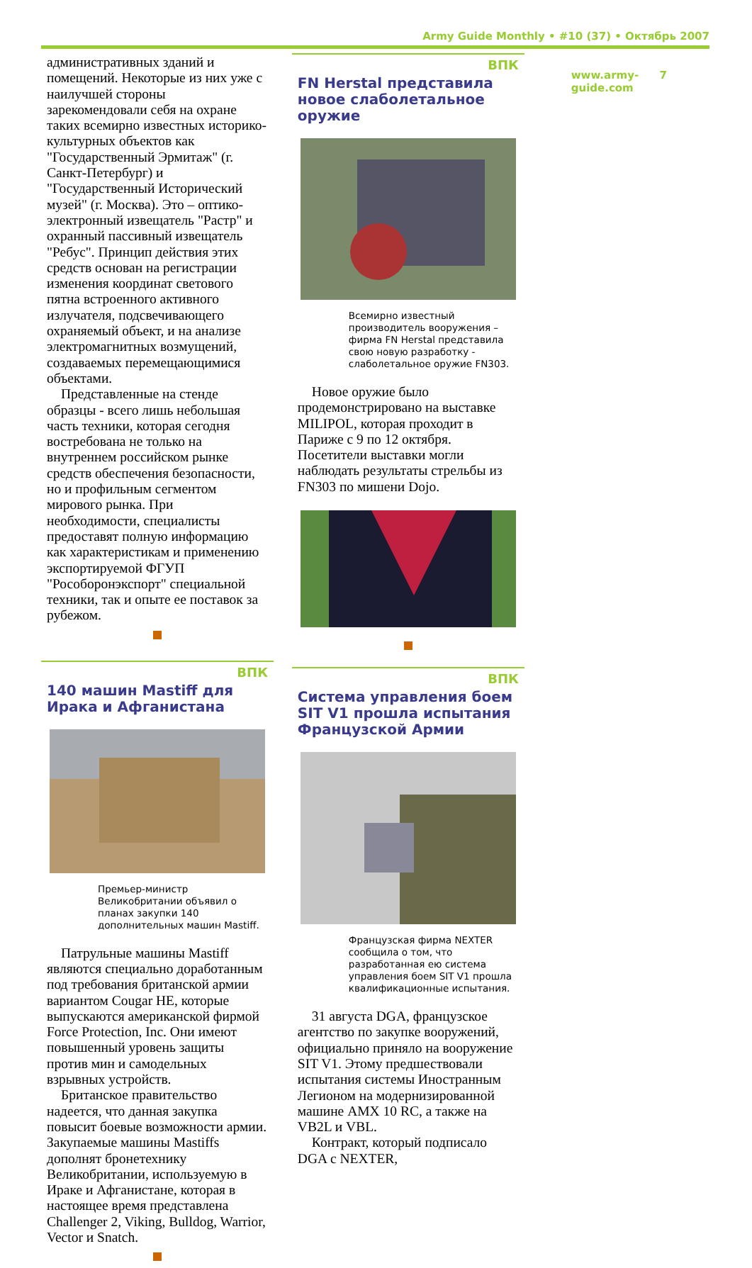Army Guide Monthly • #10 (37) • Октябрь 2007
административных зданий и помещений. Некоторые из них уже с наилучшей стороны зарекомендовали себя на охране таких всемирно известных историко-культурных объектов как "Государственный Эрмитаж" (г. Санкт-Петербург) и "Государственный Исторический музей" (г. Москва). Это – оптико-электронный извещатель "Растр" и охранный пассивный извещатель "Ребус". Принцип действия этих средств основан на регистрации изменения координат светового пятна встроенного активного излучателя, подсвечивающего охраняемый объект, и на анализе электромагнитных возмущений, создаваемых перемещающимися объектами.
Представленные на стенде образцы - всего лишь небольшая часть техники, которая сегодня востребована не только на внутреннем российском рынке средств обеспечения безопасности, но и профильным сегментом мирового рынка. При необходимости, специалисты предоставят полную информацию как характеристикам и применению экспортируемой ФГУП "Рособоронэкспорт" специальной техники, так и опыте ее поставок за рубежом.
ВПК
140 машин Mastiff для Ирака и Афганистана
Премьер-министр Великобритании объявил о планах закупки 140 дополнительных машин Mastiff.
Патрульные машины Mastiff являются специально доработанным под требования британской армии вариантом Cougar HE, которые выпускаются американской фирмой Force Protection, Inc. Они имеют повышенный уровень защиты против мин и самодельных взрывных устройств.
Британское правительство надеется, что данная закупка повысит боевые возможности армии. Закупаемые машины Mastiffs дополнят бронетехнику Великобритании, используемую в Ираке и Афганистане, которая в настоящее время представлена Challenger 2, Viking, Bulldog, Warrior, Vector и Snatch.
ВПК
FN Herstal представила новое слаболетальное оружие
Всемирно известный производитель вооружения – фирма FN Herstal представила свою новую разработку - слаболетальное оружие FN303.
Новое оружие было продемонстрировано на выставке MILIPOL, которая проходит в Париже с 9 по 12 октября. Посетители выставки могли наблюдать результаты стрельбы из FN303 по мишени Dojo.
ВПК
Система управления боем SIT V1 прошла испытания Французской Армии
Французская фирма NEXTER сообщила о том, что разработанная ею система управления боем SIT V1 прошла квалификационные испытания.
31 августа DGA, французское агентство по закупке вооружений, официально приняло на вооружение SIT V1. Этому предшествовали испытания системы Иностранным Легионом на модернизированной машине AMX 10 RC, а также на VB2L и VBL.
Контракт, который подписало DGA с NEXTER,
www.army-guide.com 7